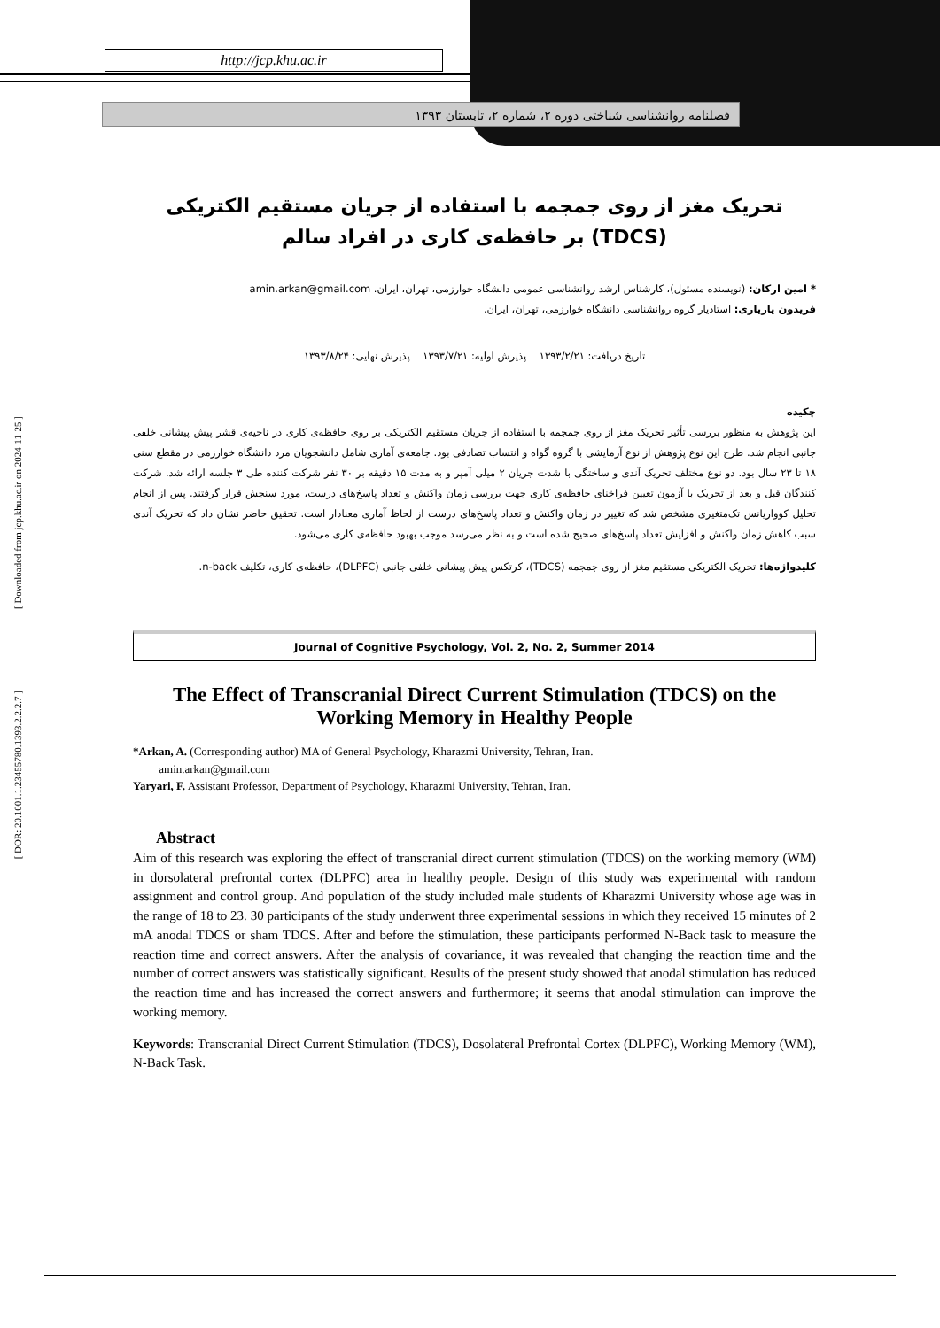http://jcp.khu.ac.ir
فصلنامه روانشناسی شناختی دوره ۲، شماره ۲، تابستان ۱۳۹۳
[ Downloaded from jcp.khu.ac.ir on 2024-11-25 ]
[ DOR: 20.1001.1.23455780.1393.2.2.2.7 ]
تحریک مغز از روی جمجمه با استفاده از جریان مستقیم الکتریکی (TDCS) بر حافظه‌ی کاری در افراد سالم
* امین ارکان: (نویسنده مسئول)، کارشناس ارشد روانشناسی عمومی دانشگاه خوارزمی، تهران، ایران. amin.arkan@gmail.com
فریدون یاریاری: استادیار گروه روانشناسی دانشگاه خوارزمی، تهران، ایران.
تاریخ دریافت: ۱۳۹۳/۲/۲۱ پذیرش اولیه: ۱۳۹۳/۷/۲۱ پذیرش نهایی: ۱۳۹۳/۸/۲۴
چکیده
این پژوهش به منظور بررسی تأثیر تحریک مغز از روی جمجمه با استفاده از جریان مستقیم الکتریکی بر روی حافظه‌ی کاری در ناحیه‌ی قشر پیش پیشانی خلفی جانبی انجام شد. طرح این نوع پژوهش از نوع آزمایشی با گروه گواه و انتساب تصادفی بود. جامعه‌ی آماری شامل دانشجویان مرد دانشگاه خوارزمی در مقطع سنی ۱۸ تا ۲۳ سال بود. دو نوع مختلف تحریک آندی و ساختگی با شدت جریان ۲ میلی آمپر و به مدت ۱۵ دقیقه بر ۳۰ نفر شرکت کننده طی ۳ جلسه ارائه شد. شرکت کنندگان قبل و بعد از تحریک با آزمون تعیین فراخنای حافظه‌ی کاری جهت بررسی زمان واکنش و تعداد پاسخ‌های درست، مورد سنجش قرار گرفتند. پس از انجام تحلیل کوواریانس تک‌متغیری مشخص شد که تغییر در زمان واکنش و تعداد پاسخ‌های درست از لحاظ آماری معنادار است. تحقیق حاضر نشان داد که تحریک آندی سبب کاهش زمان واکنش و افزایش تعداد پاسخ‌های صحیح شده است و به نظر می‌رسد موجب بهبود حافظه‌ی کاری می‌شود.
کلیدواژه‌ها: تحریک الکتریکی مستقیم مغز از روی جمجمه (TDCS)، کرتکس پیش پیشانی خلفی جانبی (DLPFC)، حافظه‌ی کاری، تکلیف n-back.
Journal of Cognitive Psychology, Vol. 2, No. 2, Summer 2014
The Effect of Transcranial Direct Current Stimulation (TDCS) on the Working Memory in Healthy People
*Arkan, A. (Corresponding author) MA of General Psychology, Kharazmi University, Tehran, Iran.
amin.arkan@gmail.com
Yaryari, F. Assistant Professor, Department of Psychology, Kharazmi University, Tehran, Iran.
Abstract
Aim of this research was exploring the effect of transcranial direct current stimulation (TDCS) on the working memory (WM) in dorsolateral prefrontal cortex (DLPFC) area in healthy people. Design of this study was experimental with random assignment and control group. And population of the study included male students of Kharazmi University whose age was in the range of 18 to 23. 30 participants of the study underwent three experimental sessions in which they received 15 minutes of 2 mA anodal TDCS or sham TDCS. After and before the stimulation, these participants performed N-Back task to measure the reaction time and correct answers. After the analysis of covariance, it was revealed that changing the reaction time and the number of correct answers was statistically significant. Results of the present study showed that anodal stimulation has reduced the reaction time and has increased the correct answers and furthermore; it seems that anodal stimulation can improve the working memory.
Keywords: Transcranial Direct Current Stimulation (TDCS), Dosolateral Prefrontal Cortex (DLPFC), Working Memory (WM), N-Back Task.